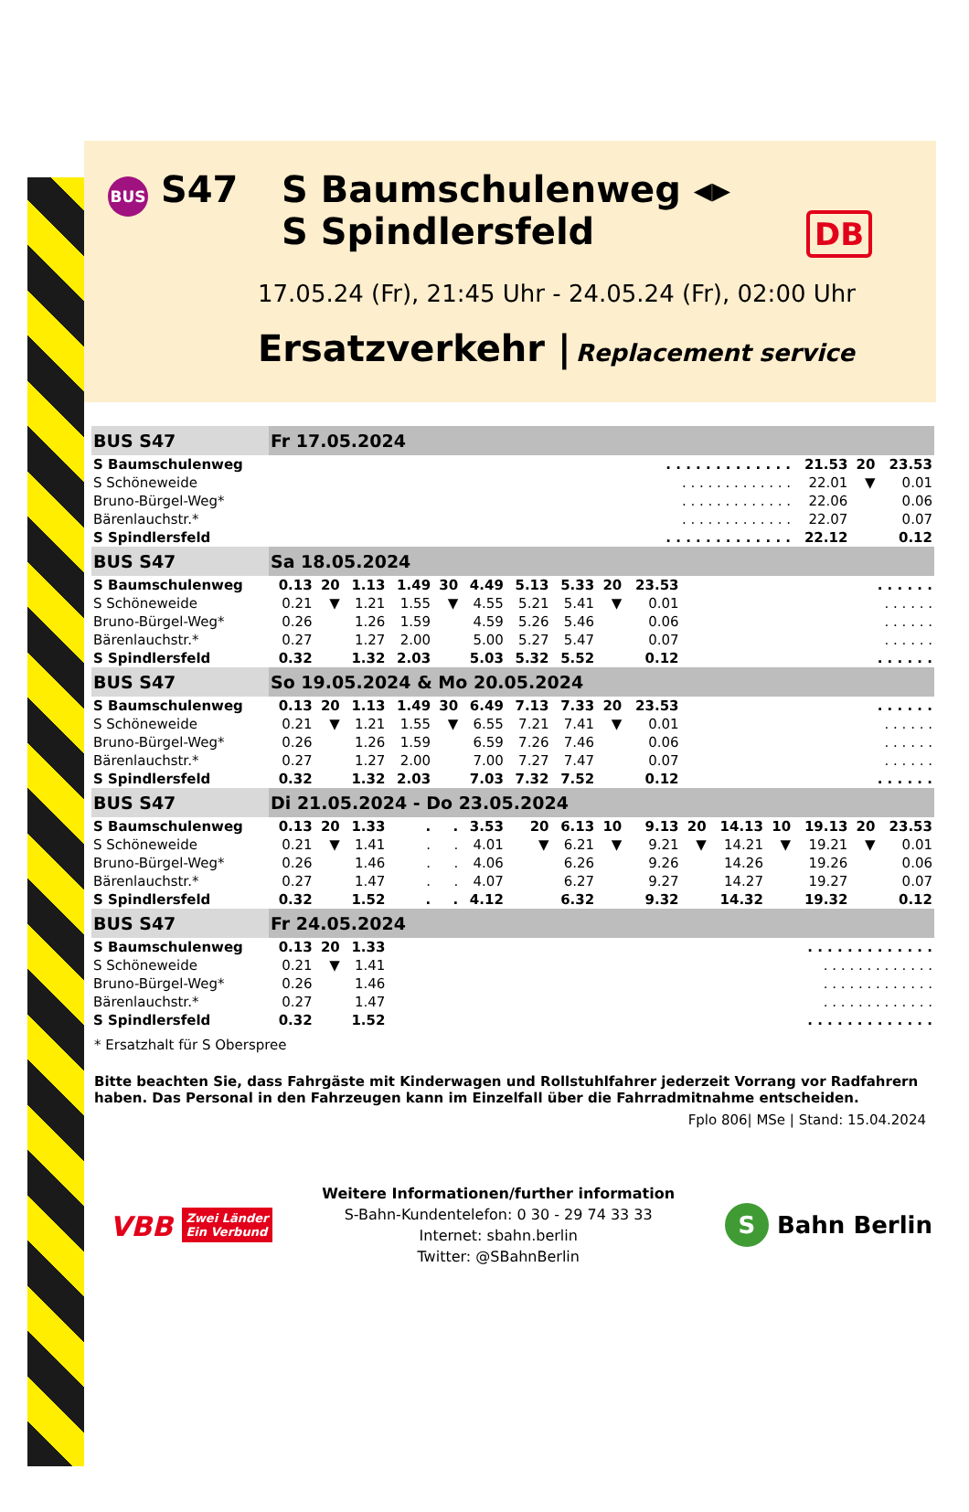DB
BUS S47 S Baumschulenweg ◂▸
S Spindlersfeld
17.05.24 (Fr), 21:45 Uhr - 24.05.24 (Fr), 02:00 Uhr
Ersatzverkehr | Replacement service
| BUS S47 | Fr 17.05.2024 | | | | | | | | | | | | | | | |
| S Baumschulenweg | . . . . . . . . . . . . . | | | | | | | | | | | | | 21.53 | 20 | 23.53 |
| S Schöneweide | . . . . . . . . . . . . . | | | | | | | | | | | | | 22.01 | ▼ | 0.01 |
| Bruno-Bürgel-Weg* | . . . . . . . . . . . . . | | | | | | | | | | | | | 22.06 | | 0.06 |
| Bärenlauchstr.* | . . . . . . . . . . . . . | | | | | | | | | | | | | 22.07 | | 0.07 |
| S Spindlersfeld | . . . . . . . . . . . . . | | | | | | | | | | | | | 22.12 | | 0.12 |
| BUS S47 | Sa 18.05.2024 | | | | | | | | | | | | | | | |
| S Baumschulenweg | 0.13 | 20 | 1.13 | 1.49 | 30 | 4.49 | 5.13 | 5.33 | 20 | 23.53 | . . . . . . | | | | | |
| S Schöneweide | 0.21 | ▼ | 1.21 | 1.55 | ▼ | 4.55 | 5.21 | 5.41 | ▼ | 0.01 | . . . . . . | | | | | |
| Bruno-Bürgel-Weg* | 0.26 | | 1.26 | 1.59 | | 4.59 | 5.26 | 5.46 | | 0.06 | . . . . . . | | | | | |
| Bärenlauchstr.* | 0.27 | | 1.27 | 2.00 | | 5.00 | 5.27 | 5.47 | | 0.07 | . . . . . . | | | | | |
| S Spindlersfeld | 0.32 | | 1.32 | 2.03 | | 5.03 | 5.32 | 5.52 | | 0.12 | . . . . . . | | | | | |
| BUS S47 | So 19.05.2024 & Mo 20.05.2024 | | | | | | | | | | | | | | | |
| S Baumschulenweg | 0.13 | 20 | 1.13 | 1.49 | 30 | 6.49 | 7.13 | 7.33 | 20 | 23.53 | . . . . . . | | | | | |
| S Schöneweide | 0.21 | ▼ | 1.21 | 1.55 | ▼ | 6.55 | 7.21 | 7.41 | ▼ | 0.01 | . . . . . . | | | | | |
| Bruno-Bürgel-Weg* | 0.26 | | 1.26 | 1.59 | | 6.59 | 7.26 | 7.46 | | 0.06 | . . . . . . | | | | | |
| Bärenlauchstr.* | 0.27 | | 1.27 | 2.00 | | 7.00 | 7.27 | 7.47 | | 0.07 | . . . . . . | | | | | |
| S Spindlersfeld | 0.32 | | 1.32 | 2.03 | | 7.03 | 7.32 | 7.52 | | 0.12 | . . . . . . | | | | | |
| BUS S47 | Di 21.05.2024 - Do 23.05.2024 | | | | | | | | | | | | | | | |
| S Baumschulenweg | 0.13 | 20 | 1.33 | . | . | 3.53 | 20 | 6.13 | 10 | 9.13 | 20 | 14.13 | 10 | 19.13 | 20 | 23.53 |
| S Schöneweide | 0.21 | ▼ | 1.41 | . | . | 4.01 | ▼ | 6.21 | ▼ | 9.21 | ▼ | 14.21 | ▼ | 19.21 | ▼ | 0.01 |
| Bruno-Bürgel-Weg* | 0.26 | | 1.46 | . | . | 4.06 | | 6.26 | | 9.26 | | 14.26 | | 19.26 | | 0.06 |
| Bärenlauchstr.* | 0.27 | | 1.47 | . | . | 4.07 | | 6.27 | | 9.27 | | 14.27 | | 19.27 | | 0.07 |
| S Spindlersfeld | 0.32 | | 1.52 | . | . | 4.12 | | 6.32 | | 9.32 | | 14.32 | | 19.32 | | 0.12 |
| BUS S47 | Fr 24.05.2024 | | | | | | | | | | | | | | | |
| S Baumschulenweg | 0.13 | 20 | 1.33 | . . . . . . . . . . . . . | | | | | | | | | | | | |
| S Schöneweide | 0.21 | ▼ | 1.41 | . . . . . . . . . . . . . | | | | | | | | | | | | |
| Bruno-Bürgel-Weg* | 0.26 | | 1.46 | . . . . . . . . . . . . . | | | | | | | | | | | | |
| Bärenlauchstr.* | 0.27 | | 1.47 | . . . . . . . . . . . . . | | | | | | | | | | | | |
| S Spindlersfeld | 0.32 | | 1.52 | . . . . . . . . . . . . . | | | | | | | | | | | | |
* Ersatzhalt für S Oberspree
Bitte beachten Sie, dass Fahrgäste mit Kinderwagen und Rollstuhlfahrer jederzeit Vorrang vor Radfahrern haben. Das Personal in den Fahrzeugen kann im Einzelfall über die Fahrradmitnahme entscheiden.
Fplo 806| MSe | Stand: 15.04.2024
VBB Zwei Länder
Ein Verbund
Weitere Informationen/further information
S-Bahn-Kundentelefon: 0 30 - 29 74 33 33
Internet: sbahn.berlin
Twitter: @SBahnBerlin
S Bahn Berlin